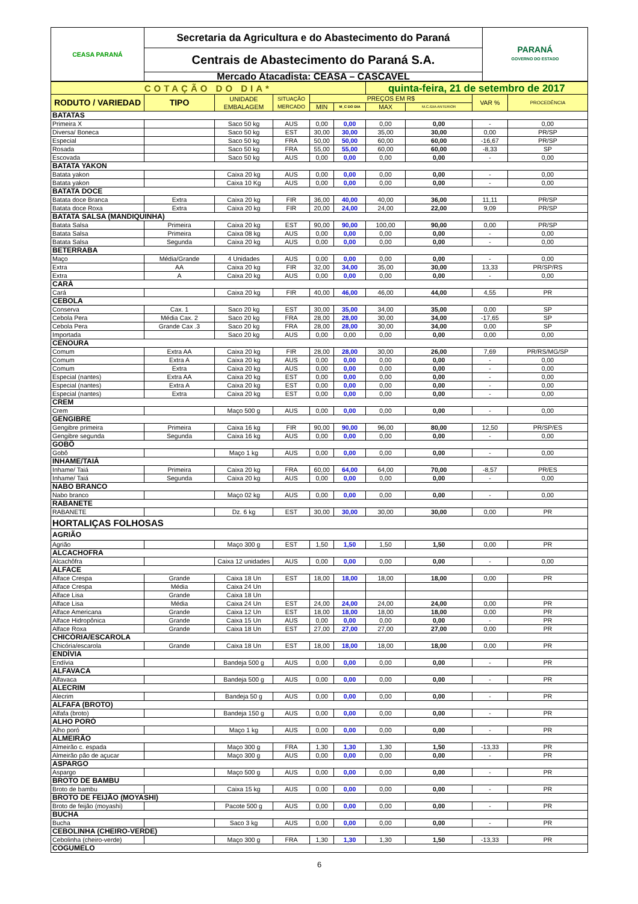| CEASA PARANÁ | Secretaria da Agricultura e do Abastecimento do Paraná | PARANÁ GOVERNO DO ESTADO |
| | Centrais de Abastecimento do Paraná S.A. | |
| | Mercado Atacadista: CEASA – CASCAVEL | |
| COTAÇÃO DO DIA* | | | | | | quinta-feira, 21 de setembro de 2017 | | | |
| RODUTO / VARIEDAD | TIPO | UNIDADE EMBALAGEM | SITUAÇÃO MERCADO | PREÇOS EM R$ | | | | VAR % | PROCEDÊNCIA |
| | | | | MIN | M_C DO DIA | MAX | M.C./DIA ANTERIOR | | |
| BATATAS | | | | | | | | | |
| Primeira X | | Saco 50 kg | AUS | 0,00 | 0,00 | 0,00 | 0,00 | - | 0,00 |
| Diversa/ Boneca | | Saco 50 kg | EST | 30,00 | 30,00 | 35,00 | 30,00 | 0,00 | PR/SP |
| Especial | | Saco 50 kg | FRA | 50,00 | 50,00 | 60,00 | 60,00 | -16,67 | PR/SP |
| Rosada | | Saco 50 kg | FRA | 55,00 | 55,00 | 60,00 | 60,00 | -8,33 | SP |
| Escovada | | Saco 50 kg | AUS | 0,00 | 0,00 | 0,00 | 0,00 | - | 0,00 |
| BATATA YAKON | | | | | | | | | |
| Batata yakon | | Caixa 20 kg | AUS | 0,00 | 0,00 | 0,00 | 0,00 | - | 0,00 |
| Batata yakon | | Caixa 10 Kg | AUS | 0,00 | 0,00 | 0,00 | 0,00 | - | 0,00 |
| BATATA DOCE | | | | | | | | | |
| Batata doce Branca | Extra | Caixa 20 kg | FIR | 36,00 | 40,00 | 40,00 | 36,00 | 11,11 | PR/SP |
| Batata doce Roxa | Extra | Caixa 20 kg | FIR | 20,00 | 24,00 | 24,00 | 22,00 | 9,09 | PR/SP |
| BATATA SALSA (MANDIQUINHA) | | | | | | | | | |
| Batata Salsa | Primeira | Caixa 20 kg | EST | 90,00 | 90,00 | 100,00 | 90,00 | 0,00 | PR/SP |
| Batata Salsa | Primeira | Caixa 08 kg | AUS | 0,00 | 0,00 | 0,00 | 0,00 | - | 0,00 |
| Batata Salsa | Segunda | Caixa 20 kg | AUS | 0,00 | 0,00 | 0,00 | 0,00 | - | 0,00 |
| BETERRABA | | | | | | | | | |
| Maço | Média/Grande | 4 Unidades | AUS | 0,00 | 0,00 | 0,00 | 0,00 | - | 0,00 |
| Extra | AA | Caixa 20 kg | FIR | 32,00 | 34,00 | 35,00 | 30,00 | 13,33 | PR/SP/RS |
| Extra | A | Caixa 20 kg | AUS | 0,00 | 0,00 | 0,00 | 0,00 | - | 0,00 |
| CARÁ | | | | | | | | | |
| Cará | | Caixa 20 kg | FIR | 40,00 | 46,00 | 46,00 | 44,00 | 4,55 | PR |
| CEBOLA | | | | | | | | | |
| Conserva | Cax. 1 | Saco 20 kg | EST | 30,00 | 35,00 | 34,00 | 35,00 | 0,00 | SP |
| Cebola Pera | Média Cax. 2 | Saco 20 kg | FRA | 28,00 | 28,00 | 30,00 | 34,00 | -17,65 | SP |
| Cebola Pera | Grande Cax .3 | Saco 20 kg | FRA | 28,00 | 28,00 | 30,00 | 34,00 | 0,00 | SP |
| Importada | | Saco 20 kg | AUS | 0,00 | 0,00 | 0,00 | 0,00 | 0,00 | 0,00 |
| CENOURA | | | | | | | | | |
| Comum | Extra AA | Caixa 20 kg | FIR | 28,00 | 28,00 | 30,00 | 26,00 | 7,69 | PR/RS/MG/SP |
| Comum | Extra A | Caixa 20 kg | AUS | 0,00 | 0,00 | 0,00 | 0,00 | - | 0,00 |
| Comum | Extra | Caixa 20 kg | AUS | 0,00 | 0,00 | 0,00 | 0,00 | - | 0,00 |
| Especial (nantes) | Extra AA | Caixa 20 kg | EST | 0,00 | 0,00 | 0,00 | 0,00 | - | 0,00 |
| Especial (nantes) | Extra A | Caixa 20 kg | EST | 0,00 | 0,00 | 0,00 | 0,00 | - | 0,00 |
| Especial (nantes) | Extra | Caixa 20 kg | EST | 0,00 | 0,00 | 0,00 | 0,00 | - | 0,00 |
| CREM | | | | | | | | | |
| Crem | | Maço 500 g | AUS | 0,00 | 0,00 | 0,00 | 0,00 | - | 0,00 |
| GENGIBRE | | | | | | | | | |
| Gengibre primeira | Primeira | Caixa 16 kg | FIR | 90,00 | 90,00 | 96,00 | 80,00 | 12,50 | PR/SP/ES |
| Gengibre segunda | Segunda | Caixa 16 kg | AUS | 0,00 | 0,00 | 0,00 | 0,00 | - | 0,00 |
| GOBÔ | | | | | | | | | |
| Gobô | | Maço 1 kg | AUS | 0,00 | 0,00 | 0,00 | 0,00 | - | 0,00 |
| INHAME/TAIÁ | | | | | | | | | |
| Inhame/ Taiá | Primeira | Caixa 20 kg | FRA | 60,00 | 64,00 | 64,00 | 70,00 | -8,57 | PR/ES |
| Inhame/ Taiá | Segunda | Caixa 20 kg | AUS | 0,00 | 0,00 | 0,00 | 0,00 | - | 0,00 |
| NABO BRANCO | | | | | | | | | |
| Nabo branco | | Maço 02 kg | AUS | 0,00 | 0,00 | 0,00 | 0,00 | - | 0,00 |
| RABANETE | | | | | | | | | |
| RABANETE | | Dz. 6 kg | EST | 30,00 | 30,00 | 30,00 | 30,00 | 0,00 | PR |
| HORTALIÇAS FOLHOSAS | | | | | | | | | |
| AGRIÃO | | | | | | | | | |
| Agrião | | Maço 300 g | EST | 1,50 | 1,50 | 1,50 | 1,50 | 0,00 | PR |
| ALCACHOFRA | | | | | | | | | |
| Alcachôfra | | Caixa 12 unidades | AUS | 0,00 | 0,00 | 0,00 | 0,00 | - | 0,00 |
| ALFACE | | | | | | | | | |
| Alface Crespa | Grande | Caixa 18 Un | EST | 18,00 | 18,00 | 18,00 | 18,00 | 0,00 | PR |
| Alface Crespa | Média | Caixa 24 Un | | | | | | | |
| Alface Lisa | Grande | Caixa 18 Un | | | | | | | |
| Alface Lisa | Média | Caixa 24 Un | EST | 24,00 | 24,00 | 24,00 | 24,00 | 0,00 | PR |
| Alface Americana | Grande | Caixa 12 Un | EST | 18,00 | 18,00 | 18,00 | 18,00 | 0,00 | PR |
| Alface Hidropônica | Grande | Caixa 15 Un | AUS | 0,00 | 0,00 | 0,00 | 0,00 | - | PR |
| Alface Roxa | Grande | Caixa 18 Un | EST | 27,00 | 27,00 | 27,00 | 27,00 | 0,00 | PR |
| CHICÓRIA/ESCAROLA | | | | | | | | | |
| Chicória/escarola | Grande | Caixa 18 Un | EST | 18,00 | 18,00 | 18,00 | 18,00 | 0,00 | PR |
| ENDÍVIA | | | | | | | | | |
| Endívia | | Bandeja 500 g | AUS | 0,00 | 0,00 | 0,00 | 0,00 | - | PR |
| ALFAVACA | | | | | | | | | |
| Alfavaca | | Bandeja 500 g | AUS | 0,00 | 0,00 | 0,00 | 0,00 | - | PR |
| ALECRIM | | | | | | | | | |
| Alecrim | | Bandeja 50 g | AUS | 0,00 | 0,00 | 0,00 | 0,00 | - | PR |
| ALFAFA (BROTO) | | | | | | | | | |
| Alfafa (broto) | | Bandeja 150 g | AUS | 0,00 | 0,00 | 0,00 | 0,00 | - | PR |
| ALHO PORÓ | | | | | | | | | |
| Alho poró | | Maço 1 kg | AUS | 0,00 | 0,00 | 0,00 | 0,00 | - | PR |
| ALMEIRÃO | | | | | | | | | |
| Almeirão c. espada | | Maço 300 g | FRA | 1,30 | 1,30 | 1,30 | 1,50 | -13,33 | PR |
| Almeirão pão de açucar | | Maço 300 g | AUS | 0,00 | 0,00 | 0,00 | 0,00 | - | PR |
| ASPARGO | | | | | | | | | |
| Aspargo | | Maço 500 g | AUS | 0,00 | 0,00 | 0,00 | 0,00 | - | PR |
| BROTO DE BAMBU | | | | | | | | | |
| Broto de bambu | | Caixa 15 kg | AUS | 0,00 | 0,00 | 0,00 | 0,00 | - | PR |
| BROTO DE FEIJÃO (MOYASHI) | | | | | | | | | |
| Broto de feijão (moyashi) | | Pacote 500 g | AUS | 0,00 | 0,00 | 0,00 | 0,00 | - | PR |
| BUCHA | | | | | | | | | |
| Bucha | | Saco 3 kg | AUS | 0,00 | 0,00 | 0,00 | 0,00 | - | PR |
| CEBOLINHA (CHEIRO-VERDE) | | | | | | | | | |
| Cebolinha (cheiro-verde) | | Maço 300 g | FRA | 1,30 | 1,30 | 1,30 | 1,50 | -13,33 | PR |
| COGUMELO | | | | | | | | | |
6